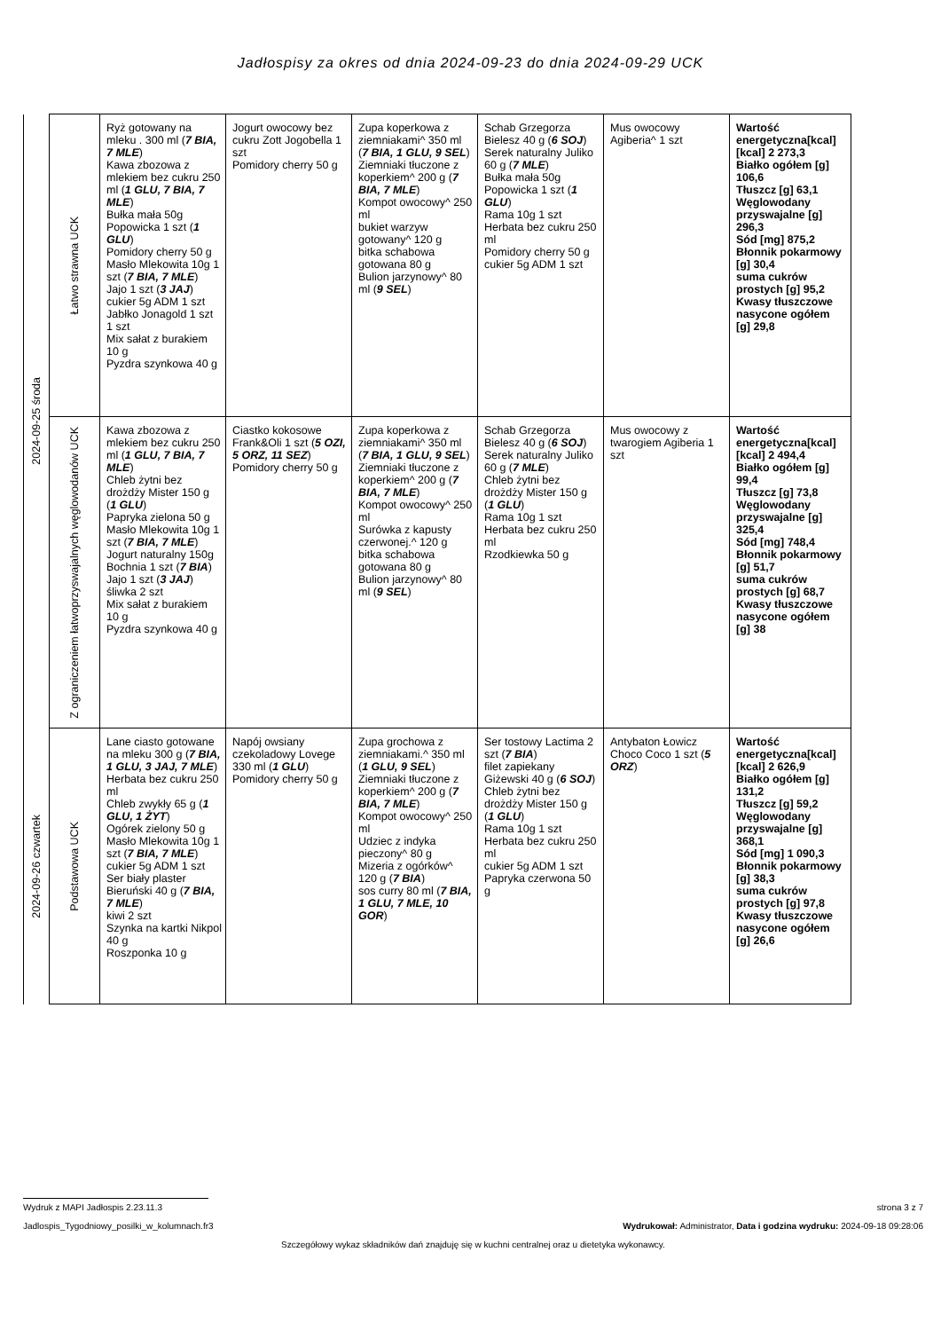Jadłospisy za okres od dnia 2024-09-23 do dnia 2024-09-29 UCK
| 2024-09-25 środa | Łatwo strawna UCK | Ryż gotowany na mleku . 300 ml ( 7 BIA, 7 MLE ) Kawa zbozowa z mlekiem bez cukru 250 ml ( 1 GLU, 7 BIA, 7 MLE ) Bułka mała 50g Popowicka 1 szt ( 1 GLU ) Pomidory cherry 50 g Masło Mlekowita 10g 1 szt ( 7 BIA, 7 MLE ) Jajo 1 szt ( 3 JAJ ) cukier 5g ADM 1 szt Jabłko Jonagold 1 szt 1 szt Mix sałat z burakiem 10 g Pyzdra szynkowa 40 g | Jogurt owocowy bez cukru Zott Jogobella 1 szt Pomidory cherry 50 g | Zupa koperkowa z ziemniakami^ 350 ml ( 7 BIA, 1 GLU, 9 SEL ) Ziemniaki tłuczone z koperkiem^ 200 g ( 7 BIA, 7 MLE ) Kompot owocowy^ 250 ml bukiet warzyw gotowany^ 120 g bitka schabowa gotowana 80 g Bulion jarzynowy^ 80 ml ( 9 SEL ) | Schab Grzegorza Bielesz 40 g ( 6 SOJ ) Serek naturalny Juliko 60 g ( 7 MLE ) Bułka mała 50g Popowicka 1 szt ( 1 GLU ) Rama 10g 1 szt Herbata bez cukru 250 ml Pomidory cherry 50 g cukier 5g ADM 1 szt | Mus owocowy Agiberia^ 1 szt | Wartość energetyczna[kcal] [kcal] 2 273,3 Białko ogółem [g] 106,6 Tłuszcz [g] 63,1 Węglowodany przyswajalne [g] 296,3 Sód [mg] 875,2 Błonnik pokarmowy [g] 30,4 suma cukrów prostych [g] 95,2 Kwasy tłuszczowe nasycone ogółem [g] 29,8 |
| | Z ograniczeniem łatwoprzyswajalnych węglowodanów UCK | Kawa zbozowa z mlekiem bez cukru 250 ml ( 1 GLU, 7 BIA, 7 MLE ) Chleb żytni bez drożdży Mister 150 g ( 1 GLU ) Papryka zielona 50 g Masło Mlekowita 10g 1 szt ( 7 BIA, 7 MLE ) Jogurt naturalny 150g Bochnia 1 szt ( 7 BIA ) Jajo 1 szt ( 3 JAJ ) śliwka 2 szt Mix sałat z burakiem 10 g Pyzdra szynkowa 40 g | Ciastko kokosowe Frank&Oli 1 szt ( 5 OZI, 5 ORZ, 11 SEZ ) Pomidory cherry 50 g | Zupa koperkowa z ziemniakami^ 350 ml ( 7 BIA, 1 GLU, 9 SEL ) Ziemniaki tłuczone z koperkiem^ 200 g ( 7 BIA, 7 MLE ) Kompot owocowy^ 250 ml Surówka z kapusty czerwonej.^ 120 g bitka schabowa gotowana 80 g Bulion jarzynowy^ 80 ml ( 9 SEL ) | Schab Grzegorza Bielesz 40 g ( 6 SOJ ) Serek naturalny Juliko 60 g ( 7 MLE ) Chleb żytni bez drożdży Mister 150 g ( 1 GLU ) Rama 10g 1 szt Herbata bez cukru 250 ml Rzodkiewka 50 g | Mus owocowy z twarogiem Agiberia 1 szt | Wartość energetyczna[kcal] [kcal] 2 494,4 Białko ogółem [g] 99,4 Tłuszcz [g] 73,8 Węglowodany przyswajalne [g] 325,4 Sód [mg] 748,4 Błonnik pokarmowy [g] 51,7 suma cukrów prostych [g] 68,7 Kwasy tłuszczowe nasycone ogółem [g] 38 |
| 2024-09-26 czwartek | Podstawowa UCK | Lane ciasto gotowane na mleku 300 g ( 7 BIA, 1 GLU, 3 JAJ, 7 MLE ) Herbata bez cukru 250 ml Chleb zwykły 65 g ( 1 GLU, 1 ŻYT ) Ogórek zielony 50 g Masło Mlekowita 10g 1 szt ( 7 BIA, 7 MLE ) cukier 5g ADM 1 szt Ser biały plaster Bieruński 40 g ( 7 BIA, 7 MLE ) kiwi 2 szt Szynka na kartki Nikpol 40 g Roszponka 10 g | Napój owsiany czekoladowy Lovege 330 ml ( 1 GLU ) Pomidory cherry 50 g | Zupa grochowa z ziemniakami.^ 350 ml ( 1 GLU, 9 SEL ) Ziemniaki tłuczone z koperkiem^ 200 g ( 7 BIA, 7 MLE ) Kompot owocowy^ 250 ml Udziec z indyka pieczony^ 80 g Mizeria z ogórków^ 120 g ( 7 BIA ) sos curry 80 ml ( 7 BIA, 1 GLU, 7 MLE, 10 GOR ) | Ser tostowy Lactima 2 szt ( 7 BIA ) filet zapiekany Giżewski 40 g ( 6 SOJ ) Chleb żytni bez drożdży Mister 150 g ( 1 GLU ) Rama 10g 1 szt Herbata bez cukru 250 ml cukier 5g ADM 1 szt Papryka czerwona 50 g | Antybaton Łowicz Choco Coco 1 szt ( 5 ORZ ) | Wartość energetyczna[kcal] [kcal] 2 626,9 Białko ogółem [g] 131,2 Tłuszcz [g] 59,2 Węglowodany przyswajalne [g] 368,1 Sód [mg] 1 090,3 Błonnik pokarmowy [g] 38,3 suma cukrów prostych [g] 97,8 Kwasy tłuszczowe nasycone ogółem [g] 26,6 |
Wydruk z MAPI Jadłospis 2.23.11.3 strona 3 z 7
Jadlospis_Tygodniowy_posilki_w_kolumnach.fr3 Wydrukował: Administrator, Data i godzina wydruku: 2024-09-18 09:28:06
Szczegółowy wykaz składników dań znajduję się w kuchni centralnej oraz u dietetyka wykonawcy.